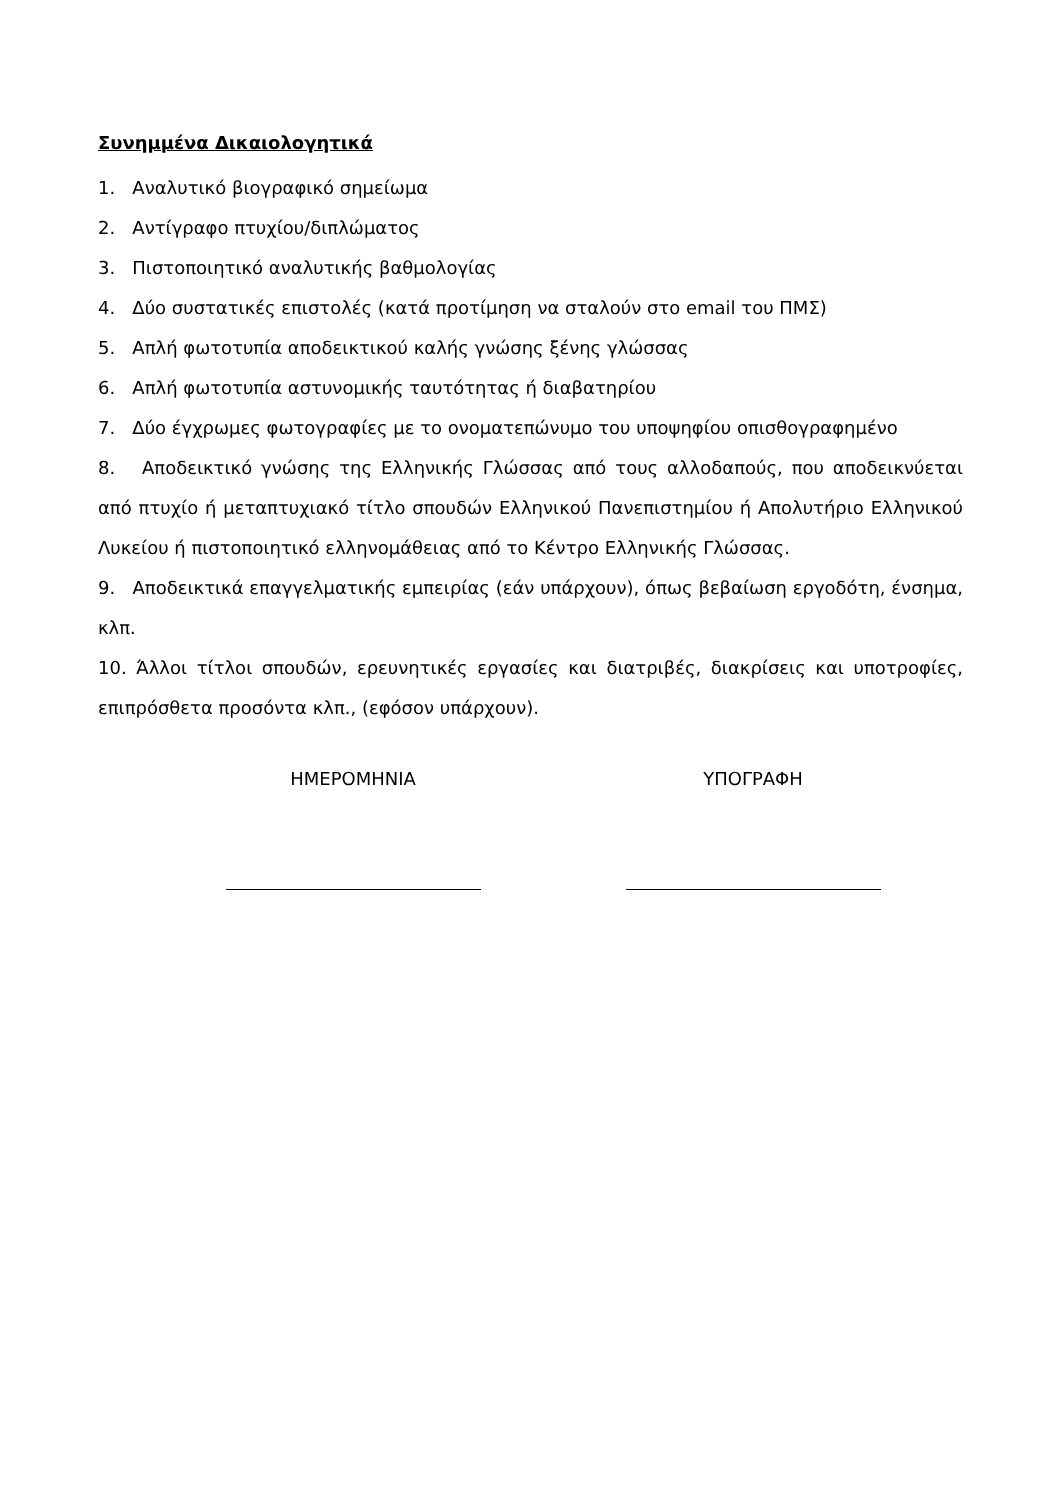Συνημμένα Δικαιολογητικά
1. Αναλυτικό βιογραφικό σημείωμα
2. Αντίγραφο πτυχίου/διπλώματος
3. Πιστοποιητικό αναλυτικής βαθμολογίας
4. Δύο συστατικές επιστολές (κατά προτίμηση να σταλούν στο email του ΠΜΣ)
5. Απλή φωτοτυπία αποδεικτικού καλής γνώσης ξένης γλώσσας
6. Απλή φωτοτυπία αστυνομικής ταυτότητας ή διαβατηρίου
7. Δύο έγχρωμες φωτογραφίες με το ονοματεπώνυμο του υποψηφίου οπισθογραφημένο
8. Αποδεικτικό γνώσης της Ελληνικής Γλώσσας από τους αλλοδαπούς, που αποδεικνύεται από πτυχίο ή μεταπτυχιακό τίτλο σπουδών Ελληνικού Πανεπιστημίου ή Απολυτήριο Ελληνικού Λυκείου ή πιστοποιητικό ελληνομάθειας από το Κέντρο Ελληνικής Γλώσσας.
9. Αποδεικτικά επαγγελματικής εμπειρίας (εάν υπάρχουν), όπως βεβαίωση εργοδότη, ένσημα, κλπ.
10. Άλλοι τίτλοι σπουδών, ερευνητικές εργασίες και διατριβές, διακρίσεις και υποτροφίες, επιπρόσθετα προσόντα κλπ., (εφόσον υπάρχουν).
ΗΜΕΡΟΜΗΝΙΑ ΥΠΟΓΡΑΦΗ